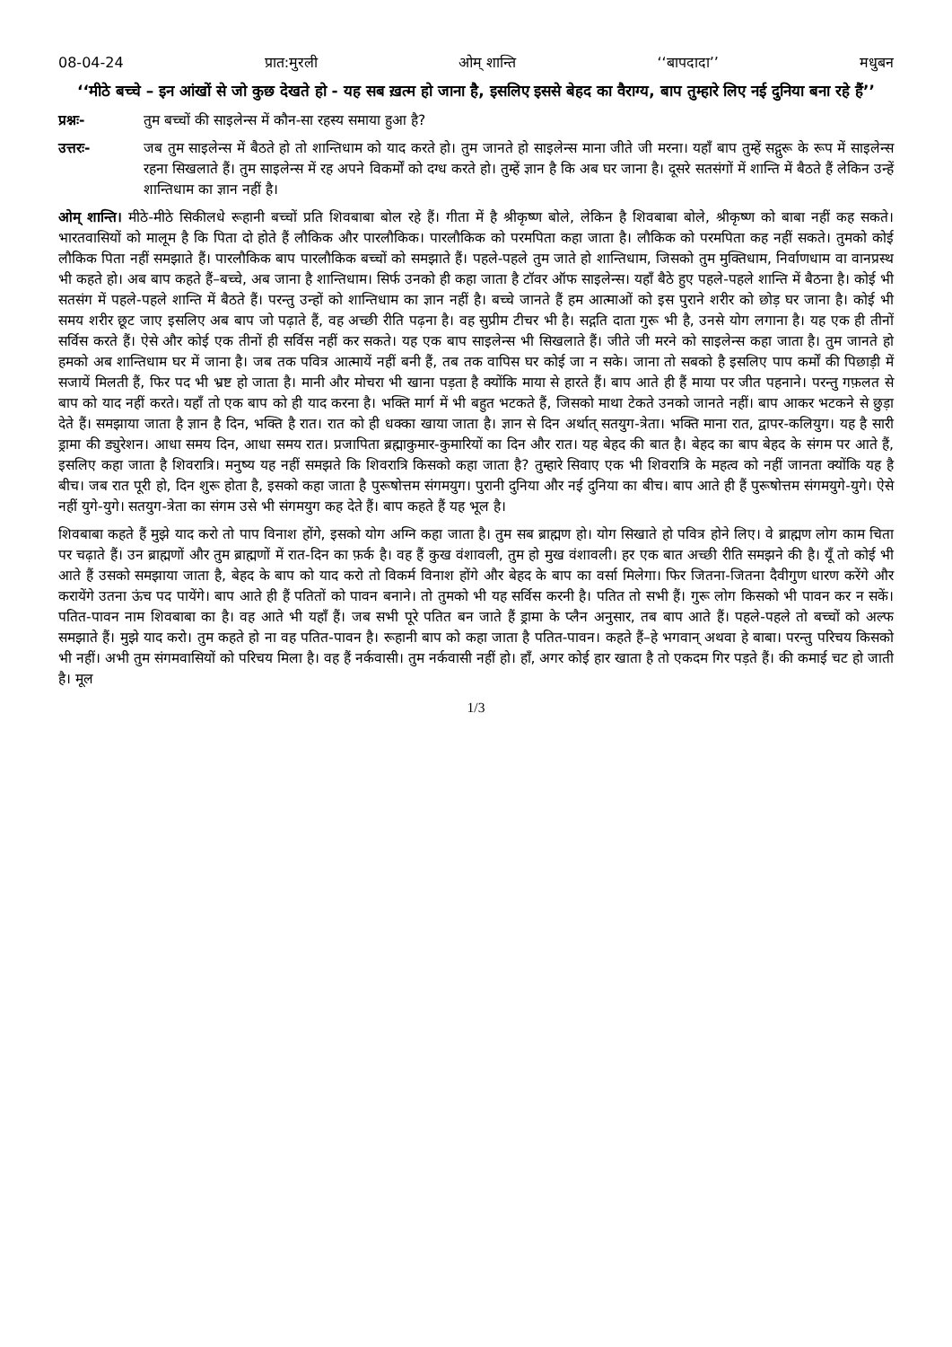08-04-24 प्रात:मुरली ओम् शान्ति ‘‘बापदादा’’ मधुबन
‘‘मीठे बच्चे – इन आंखों से जो कुछ देखते हो - यह सब ख़त्म हो जाना है, इसलिए इससे बेहद का वैराग्य, बाप तुम्हारे लिए नई दुनिया बना रहे हैं’’
प्रश्नः- तुम बच्चों की साइलेन्स में कौन-सा रहस्य समाया हुआ है?
उत्तरः- जब तुम साइलेन्स में बैठते हो तो शान्तिधाम को याद करते हो। तुम जानते हो साइलेन्स माना जीते जी मरना। यहाँ बाप तुम्हें सद्गुरू के रूप में साइलेन्स रहना सिखलाते हैं। तुम साइलेन्स में रह अपने विकर्मों को दग्ध करते हो। तुम्हें ज्ञान है कि अब घर जाना है। दूसरे सतसंगों में शान्ति में बैठते हैं लेकिन उन्हें शान्तिधाम का ज्ञान नहीं है।
ओम् शान्ति। मीठे-मीठे सिकीलधे रूहानी बच्चों प्रति शिवबाबा बोल रहे हैं। गीता में है श्रीकृष्ण बोले, लेकिन है शिवबाबा बोले, श्रीकृष्ण को बाबा नहीं कह सकते। भारतवासियों को मालूम है कि पिता दो होते हैं लौकिक और पारलौकिक। पारलौकिक को परमपिता कहा जाता है। लौकिक को परमपिता कह नहीं सकते। तुमको कोई लौकिक पिता नहीं समझाते हैं। पारलौकिक बाप पारलौकिक बच्चों को समझाते हैं। पहले-पहले तुम जाते हो शान्तिधाम, जिसको तुम मुक्तिधाम, निर्वाणधाम वा वानप्रस्थ भी कहते हो। अब बाप कहते हैं–बच्चे, अब जाना है शान्तिधाम। सिर्फ उनको ही कहा जाता है टॉवर ऑफ साइलेन्स। यहाँ बैठे हुए पहले-पहले शान्ति में बैठना है। कोई भी सतसंग में पहले-पहले शान्ति में बैठते हैं। परन्तु उन्हों को शान्तिधाम का ज्ञान नहीं है। बच्चे जानते हैं हम आत्माओं को इस पुराने शरीर को छोड़ घर जाना है। कोई भी समय शरीर छूट जाए इसलिए अब बाप जो पढ़ाते हैं, वह अच्छी रीति पढ़ना है। वह सुप्रीम टीचर भी है। सद्गति दाता गुरू भी है, उनसे योग लगाना है। यह एक ही तीनों सर्विस करते हैं। ऐसे और कोई एक तीनों ही सर्विस नहीं कर सकते। यह एक बाप साइलेन्स भी सिखलाते हैं। जीते जी मरने को साइलेन्स कहा जाता है। तुम जानते हो हमको अब शान्तिधाम घर में जाना है। जब तक पवित्र आत्मायें नहीं बनी हैं, तब तक वापिस घर कोई जा न सके। जाना तो सबको है इसलिए पाप कर्मों की पिछाड़ी में सजायें मिलती हैं, फिर पद भी भ्रष्ट हो जाता है। मानी और मोचरा भी खाना पड़ता है क्योंकि माया से हारते हैं। बाप आते ही हैं माया पर जीत पहनाने। परन्तु गफ़लत से बाप को याद नहीं करते। यहाँ तो एक बाप को ही याद करना है। भक्ति मार्ग में भी बहुत भटकते हैं, जिसको माथा टेकते उनको जानते नहीं। बाप आकर भटकने से छुड़ा देते हैं। समझाया जाता है ज्ञान है दिन, भक्ति है रात। रात को ही धक्का खाया जाता है। ज्ञान से दिन अर्थात् सतयुग-त्रेता। भक्ति माना रात, द्वापर-कलियुग। यह है सारी ड्रामा की ड्युरेशन। आधा समय दिन, आधा समय रात। प्रजापिता ब्रह्माकुमार-कुमारियों का दिन और रात। यह बेहद की बात है। बेहद का बाप बेहद के संगम पर आते हैं, इसलिए कहा जाता है शिवरात्रि। मनुष्य यह नहीं समझते कि शिवरात्रि किसको कहा जाता है? तुम्हारे सिवाए एक भी शिवरात्रि के महत्व को नहीं जानता क्योंकि यह है बीच। जब रात पूरी हो, दिन शुरू होता है, इसको कहा जाता है पुरूषोत्तम संगमयुग। पुरानी दुनिया और नई दुनिया का बीच। बाप आते ही हैं पुरूषोत्तम संगमयुगे-युगे। ऐसे नहीं युगे-युगे। सतयुग-त्रेता का संगम उसे भी संगमयुग कह देते हैं। बाप कहते हैं यह भूल है।
शिवबाबा कहते हैं मुझे याद करो तो पाप विनाश होंगे, इसको योग अग्नि कहा जाता है। तुम सब ब्राह्मण हो। योग सिखाते हो पवित्र होने लिए। वे ब्राह्मण लोग काम चिता पर चढ़ाते हैं। उन ब्राह्मणों और तुम ब्राह्मणों में रात-दिन का फ़र्क है। वह हैं कुख वंशावली, तुम हो मुख वंशावली। हर एक बात अच्छी रीति समझने की है। यूँ तो कोई भी आते हैं उसको समझाया जाता है, बेहद के बाप को याद करो तो विकर्म विनाश होंगे और बेहद के बाप का वर्सा मिलेगा। फिर जितना-जितना दैवीगुण धारण करेंगे और करायेंगे उतना ऊंच पद पायेंगे। बाप आते ही हैं पतितों को पावन बनाने। तो तुमको भी यह सर्विस करनी है। पतित तो सभी हैं। गुरू लोग किसको भी पावन कर न सकें। पतित-पावन नाम शिवबाबा का है। वह आते भी यहाँ हैं। जब सभी पूरे पतित बन जाते हैं ड्रामा के प्लैन अनुसार, तब बाप आते हैं। पहले-पहले तो बच्चों को अल्फ समझाते हैं। मुझे याद करो। तुम कहते हो ना वह पतित-पावन है। रूहानी बाप को कहा जाता है पतित-पावन। कहते हैं–हे भगवान् अथवा हे बाबा। परन्तु परिचय किसको भी नहीं। अभी तुम संगमवासियों को परिचय मिला है। वह हैं नर्कवासी। तुम नर्कवासी नहीं हो। हाँ, अगर कोई हार खाता है तो एकदम गिर पड़ते हैं। की कमाई चट हो जाती है। मूल
1/3